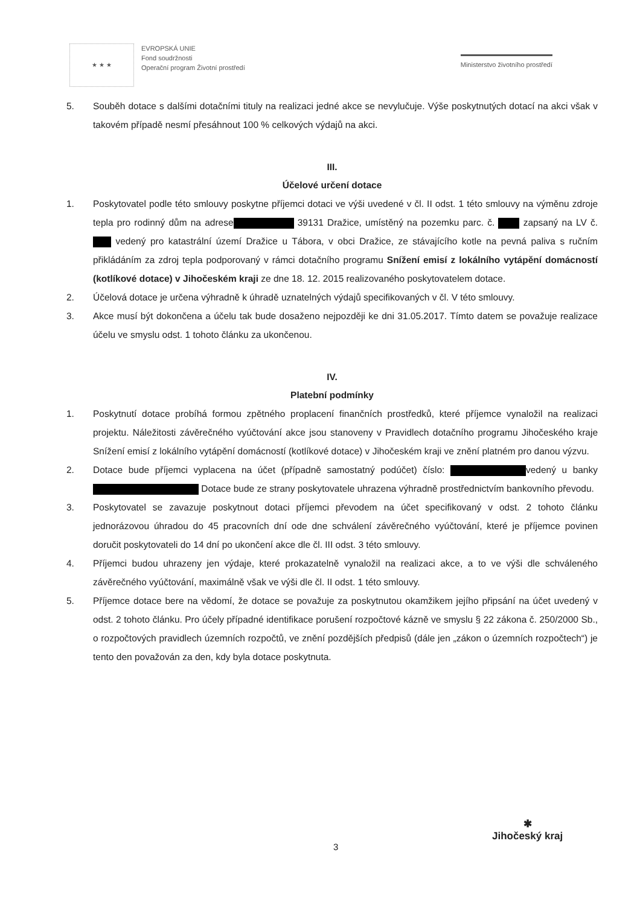★ ★ ★
EVROPSKÁ UNIE
Fond soudržnosti
Operační program Životní prostředí
Ministerstvo životního prostředí
5. Souběh dotace s dalšími dotačními tituly na realizaci jedné akce se nevylučuje. Výše poskytnutých dotací na akci však v takovém případě nesmí přesáhnout 100 % celkových výdajů na akci.
III.
Účelové určení dotace
1. Poskytovatel podle této smlouvy poskytne příjemci dotaci ve výši uvedené v čl. II odst. 1 této smlouvy na výměnu zdroje tepla pro rodinný dům na adrese 39131 Dražice, umístěný na pozemku parc. č. zapsaný na LV č. vedený pro katastrální území Dražice u Tábora, v obci Dražice, ze stávajícího kotle na pevná paliva s ručním přikládáním za zdroj tepla podporovaný v rámci dotačního programu Snížení emisí z lokálního vytápění domácností (kotlíkové dotace) v Jihočeském kraji ze dne 18. 12. 2015 realizovaného poskytovatelem dotace.
2. Účelová dotace je určena výhradně k úhradě uznatelných výdajů specifikovaných v čl. V této smlouvy.
3. Akce musí být dokončena a účelu tak bude dosaženo nejpozději ke dni 31.05.2017. Tímto datem se považuje realizace účelu ve smyslu odst. 1 tohoto článku za ukončenou.
IV.
Platební podmínky
1. Poskytnutí dotace probíhá formou zpětného proplacení finančních prostředků, které příjemce vynaložil na realizaci projektu. Náležitosti závěrečného vyúčtování akce jsou stanoveny v Pravidlech dotačního programu Jihočeského kraje Snížení emisí z lokálního vytápění domácností (kotlíkové dotace) v Jihočeském kraji ve znění platném pro danou výzvu.
2. Dotace bude příjemci vyplacena na účet (případně samostatný podúčet) číslo: vedený u banky Dotace bude ze strany poskytovatele uhrazena výhradně prostřednictvím bankovního převodu.
3. Poskytovatel se zavazuje poskytnout dotaci příjemci převodem na účet specifikovaný v odst. 2 tohoto článku jednorázovou úhradou do 45 pracovních dní ode dne schválení závěrečného vyúčtování, které je příjemce povinen doručit poskytovateli do 14 dní po ukončení akce dle čl. III odst. 3 této smlouvy.
4. Příjemci budou uhrazeny jen výdaje, které prokazatelně vynaložil na realizaci akce, a to ve výši dle schváleného závěrečného vyúčtování, maximálně však ve výši dle čl. II odst. 1 této smlouvy.
5. Příjemce dotace bere na vědomí, že dotace se považuje za poskytnutou okamžikem jejího připsání na účet uvedený v odst. 2 tohoto článku. Pro účely případné identifikace porušení rozpočtové kázně ve smyslu § 22 zákona č. 250/2000 Sb., o rozpočtových pravidlech územních rozpočtů, ve znění pozdějších předpisů (dále jen „zákon o územních rozpočtech“) je tento den považován za den, kdy byla dotace poskytnuta.
3
✱
Jihočeský kraj